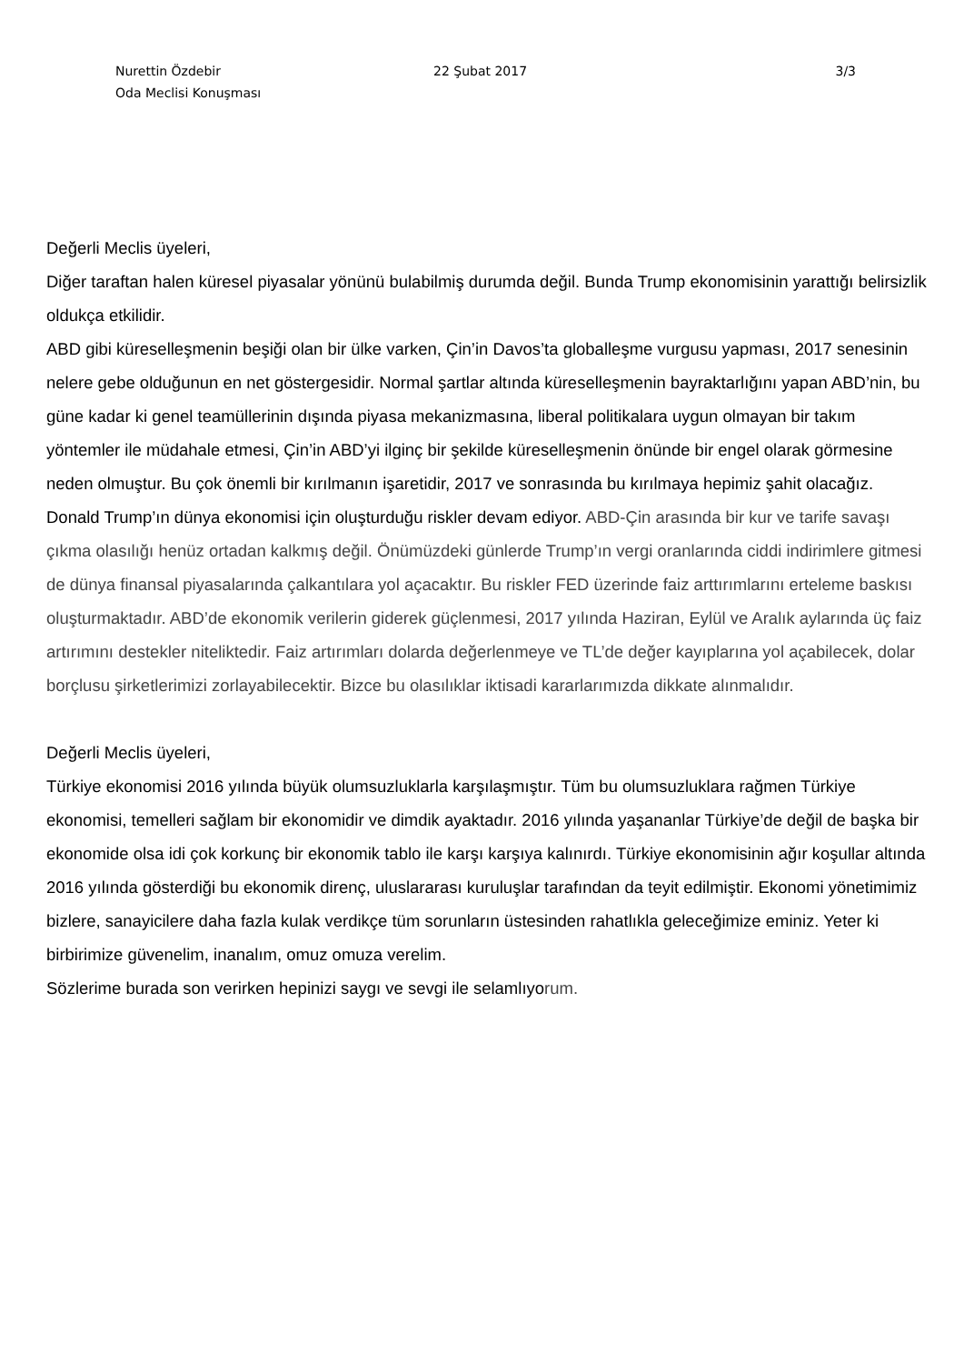Nurettin Özdebir 22 Şubat 2017 3/3
Oda Meclisi Konuşması
Değerli Meclis üyeleri,
Diğer taraftan halen küresel piyasalar yönünü bulabilmiş durumda değil. Bunda Trump ekonomisinin yarattığı belirsizlik oldukça etkilidir.
ABD gibi küreselleşmenin beşiği olan bir ülke varken, Çin’in Davos’ta globalleşme vurgusu yapması, 2017 senesinin nelere gebe olduğunun en net göstergesidir. Normal şartlar altında küreselleşmenin bayraktarlığını yapan ABD’nin, bu güne kadar ki genel teamüllerinin dışında piyasa mekanizmasına, liberal politikalara uygun olmayan bir takım yöntemler ile müdahale etmesi, Çin’in ABD’yi ilginç bir şekilde küreselleşmenin önünde bir engel olarak görmesine neden olmuştur. Bu çok önemli bir kırılmanın işaretidir, 2017 ve sonrasında bu kırılmaya hepimiz şahit olacağız. Donald Trump’ın dünya ekonomisi için oluşturduğu riskler devam ediyor. ABD-Çin arasında bir kur ve tarife savaşı çıkma olasılığı henüz ortadan kalkmış değil. Önümüzdeki günlerde Trump’ın vergi oranlarında ciddi indirimlere gitmesi de dünya finansal piyasalarında çalkantılara yol açacaktır. Bu riskler FED üzerinde faiz arttırımlarını erteleme baskısı oluşturmaktadır. ABD’de ekonomik verilerin giderek güçlenmesi, 2017 yılında Haziran, Eylül ve Aralık aylarında üç faiz artırımını destekler niteliktedir. Faiz artırımları dolarda değerlenmeye ve TL’de değer kayıplarına yol açabilecek, dolar borçlusu şirketlerimizi zorlayabilecektir. Bizce bu olasılıklar iktisadi kararlarımızda dikkate alınmalıdır.
Değerli Meclis üyeleri,
Türkiye ekonomisi 2016 yılında büyük olumsuzluklarla karşılaşmıştır. Tüm bu olumsuzluklara rağmen Türkiye ekonomisi, temelleri sağlam bir ekonomidir ve dimdik ayaktadır. 2016 yılında yaşananlar Türkiye’de değil de başka bir ekonomide olsa idi çok korkunç bir ekonomik tablo ile karşı karşıya kalınırdı. Türkiye ekonomisinin ağır koşullar altında 2016 yılında gösterdiği bu ekonomik direnç, uluslararası kuruluşlar tarafından da teyit edilmiştir. Ekonomi yönetimimiz bizlere, sanayicilere daha fazla kulak verdikçe tüm sorunların üstesinden rahatlıkla geleceğimize eminiz. Yeter ki birbirimize güvenelim, inanalım, omuz omuza verelim.
Sözlerime burada son verirken hepinizi saygı ve sevgi ile selamlıyorum.